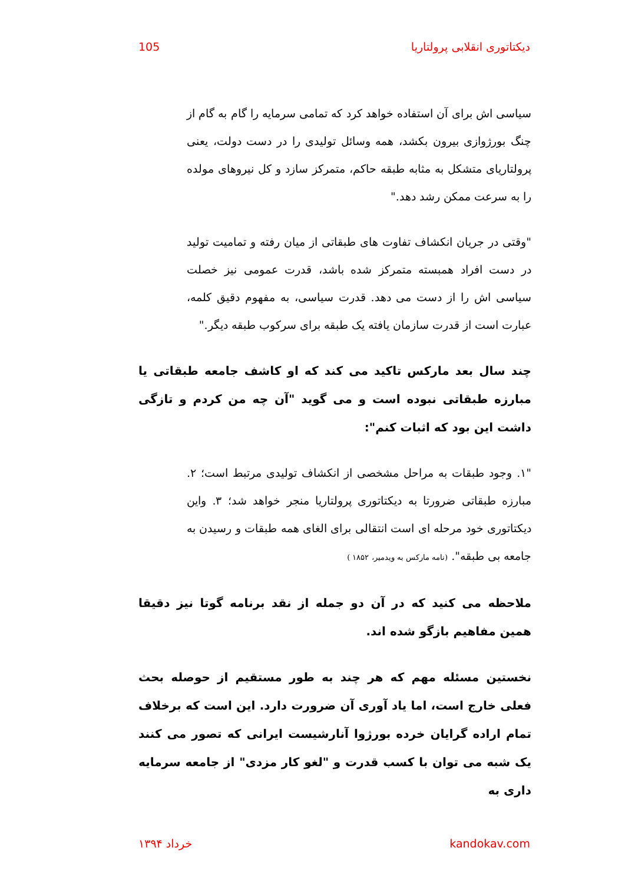دیکتاتوری انقلابی پرولتاریا 105
سیاسی اش برای آن استفاده خواهد کرد که تمامی سرمایه را گام به گام از چنگ بورژوازی بیرون بکشد، همه وسائل تولیدی را در دست دولت، یعنی پرولتاریای متشکل به مثابه طبقه حاکم، متمرکز سازد و کل نیروهای مولده را به سرعت ممکن رشد دهد."
"وقتی در جریان انکشاف تفاوت های طبقاتی از میان رفته و تمامیت تولید در دست افراد همبسته متمرکز شده باشد، قدرت عمومی نیز خصلت سیاسی اش را از دست می دهد. قدرت سیاسی، به مفهوم دقیق کلمه، عبارت است از قدرت سازمان یافته یک طبقه برای سرکوب طبقه دیگر."
چند سال بعد مارکس تاکید می کند که او کاشف جامعه طبقاتی یا مبارزه طبقاتی نبوده است و می گوید "آن چه من کردم و تازگی داشت این بود که اثبات کنم":
"۱. وجود طبقات به مراحل مشخصی از انکشاف تولیدی مرتبط است؛ ۲. مبارزه طبقاتی ضرورتا به دیکتاتوری پرولتاریا منجر خواهد شد؛ ۳. واین دیکتاتوری خود مرحله ای است انتقالی برای الغای همه طبقات و رسیدن به جامعه بی طبقه". (نامه مارکس به ویدمیر، ۱۸۵۲ )
ملاحظه می کنید که در آن دو جمله از نقد برنامه گوتا نیز دقیقا همین مفاهیم بازگو شده اند.
نخستین مسئله مهم که هر چند به طور مستقیم از حوصله بحث فعلی خارج است، اما یاد آوری آن ضرورت دارد. این است که برخلاف تمام اراده گرایان خرده بورژوا آنارشیست ایرانی که تصور می کنند یک شبه می توان با کسب قدرت و "لغو کار مزدی" از جامعه سرمایه داری به
kandokav.com خرداد ۱۳۹۴